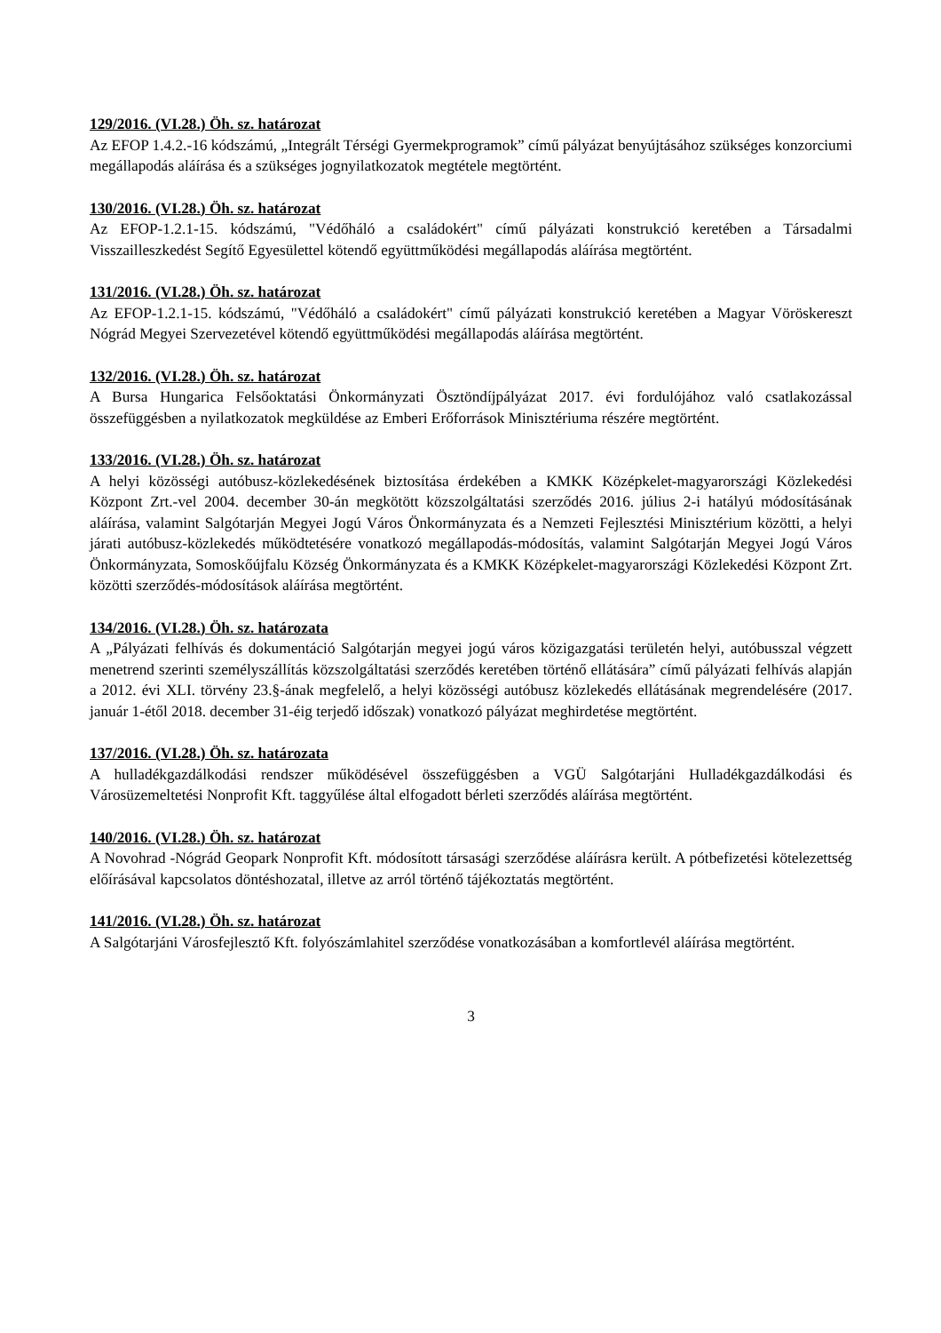129/2016. (VI.28.) Öh. sz. határozat
Az EFOP 1.4.2.-16 kódszámú, „Integrált Térségi Gyermekprogramok” című pályázat benyújtásához szükséges konzorciumi megállapodás aláírása és a szükséges jognyilatkozatok megtétele megtörtént.
130/2016. (VI.28.) Öh. sz. határozat
Az EFOP-1.2.1-15. kódszámú, "Védőháló a családokért" című pályázati konstrukció keretében a Társadalmi Visszailleszkedést Segítő Egyesülettel kötendő együttműködési megállapodás aláírása megtörtént.
131/2016. (VI.28.) Öh. sz. határozat
Az EFOP-1.2.1-15. kódszámú, "Védőháló a családokért" című pályázati konstrukció keretében a Magyar Vöröskereszt Nógrád Megyei Szervezetével kötendő együttműködési megállapodás aláírása megtörtént.
132/2016. (VI.28.) Öh. sz. határozat
A Bursa Hungarica Felsőoktatási Önkormányzati Ösztöndíjpályázat 2017. évi fordulójához való csatlakozással összefüggésben a nyilatkozatok megküldése az Emberi Erőforrások Minisztériuma részére megtörtént.
133/2016. (VI.28.) Öh. sz. határozat
A helyi közösségi autóbusz-közlekedésének biztosítása érdekében a KMKK Középkelet-magyarországi Közlekedési Központ Zrt.-vel 2004. december 30-án megkötött közszolgáltatási szerződés 2016. július 2-i hatályú módosításának aláírása, valamint Salgótarján Megyei Jogú Város Önkormányzata és a Nemzeti Fejlesztési Minisztérium közötti, a helyi járati autóbusz-közlekedés működtetésére vonatkozó megállapodás-módosítás, valamint Salgótarján Megyei Jogú Város Önkormányzata, Somoskőújfalu Község Önkormányzata és a KMKK Középkelet-magyarországi Közlekedési Központ Zrt. közötti szerződés-módosítások aláírása megtörtént.
134/2016. (VI.28.) Öh. sz. határozata
A „Pályázati felhívás és dokumentáció Salgótarján megyei jogú város közigazgatási területén helyi, autóbusszal végzett menetrend szerinti személyszállítás közszolgáltatási szerződés keretében történő ellátására” című pályázati felhívás alapján a 2012. évi XLI. törvény 23.§-ának megfelelő, a helyi közösségi autóbusz közlekedés ellátásának megrendelésére (2017. január 1-étől 2018. december 31-éig terjedő időszak) vonatkozó pályázat meghirdetése megtörtént.
137/2016. (VI.28.) Öh. sz. határozata
A hulladékgazdálkodási rendszer működésével összefüggésben a VGÜ Salgótarjáni Hulladékgazdálkodási és Városüzemeltetési Nonprofit Kft. taggyűlése által elfogadott bérleti szerződés aláírása megtörtént.
140/2016. (VI.28.) Öh. sz. határozat
A Novohrad -Nógrád Geopark Nonprofit Kft. módosított társasági szerződése aláírásra került. A pótbefizetési kötelezettség előírásával kapcsolatos döntéshozatal, illetve az arról történő tájékoztatás megtörtént.
141/2016. (VI.28.) Öh. sz. határozat
A Salgótarjáni Városfejlesztő Kft. folyószámlahitel szerződése vonatkozásában a komfortlevél aláírása megtörtént.
3